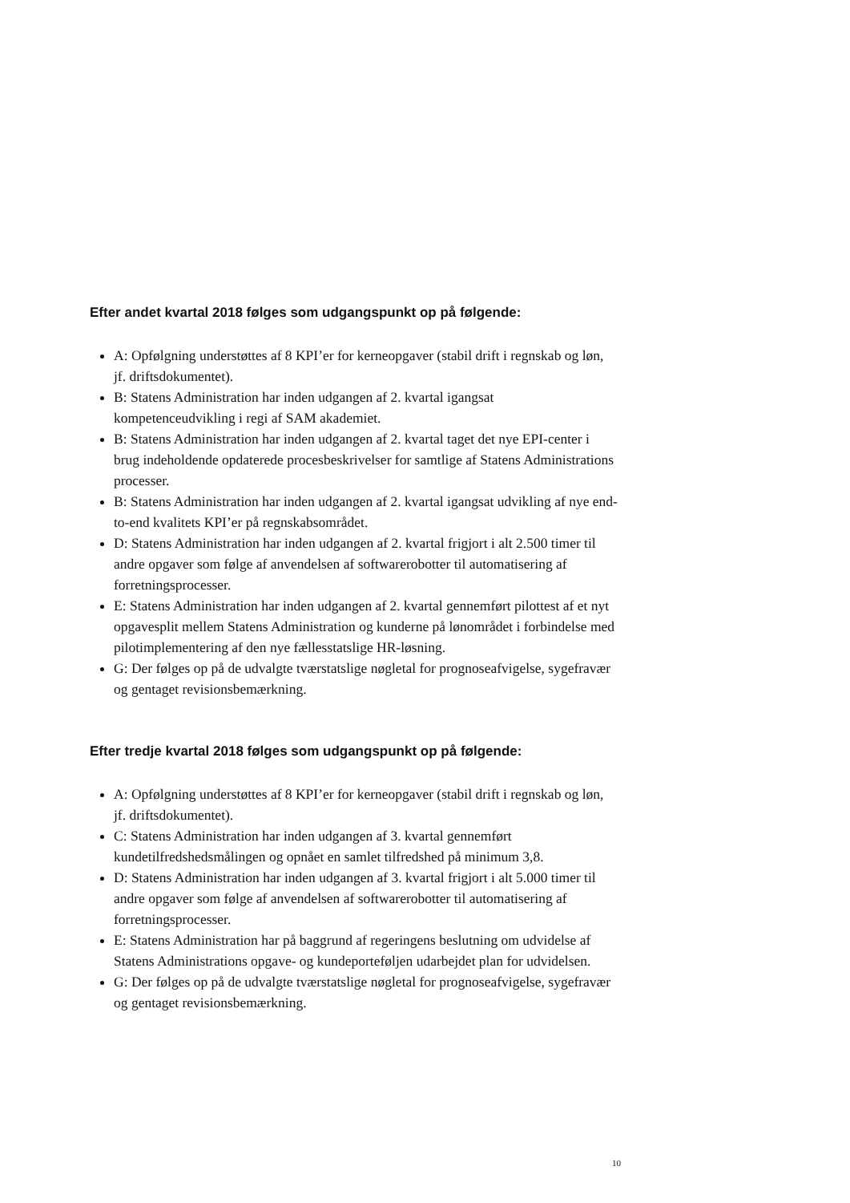Efter andet kvartal 2018 følges som udgangspunkt op på følgende:
A: Opfølgning understøttes af 8 KPI’er for kerneopgaver (stabil drift i regnskab og løn, jf. driftsdokumentet).
B: Statens Administration har inden udgangen af 2. kvartal igangsat kompetenceudvikling i regi af SAM akademiet.
B: Statens Administration har inden udgangen af 2. kvartal taget det nye EPI-center i brug indeholdende opdaterede procesbeskrivelser for samtlige af Statens Administrations processer.
B: Statens Administration har inden udgangen af 2. kvartal igangsat udvikling af nye end-to-end kvalitets KPI’er på regnskabsområdet.
D: Statens Administration har inden udgangen af 2. kvartal frigjort i alt 2.500 timer til andre opgaver som følge af anvendelsen af softwarerobotter til automatisering af forretningsprocesser.
E: Statens Administration har inden udgangen af 2. kvartal gennemført pilottest af et nyt opgavesplit mellem Statens Administration og kunderne på lønområdet i forbindelse med pilotimplementering af den nye fællesstatslige HR-løsning.
G: Der følges op på de udvalgte tværstatslige nøgletal for prognoseafvigelse, sygefravær og gentaget revisionsbemærkning.
Efter tredje kvartal 2018 følges som udgangspunkt op på følgende:
A: Opfølgning understøttes af 8 KPI’er for kerneopgaver (stabil drift i regnskab og løn, jf. driftsdokumentet).
C: Statens Administration har inden udgangen af 3. kvartal gennemført kundetilfredshedsmålingen og opnået en samlet tilfredshed på minimum 3,8.
D: Statens Administration har inden udgangen af 3. kvartal frigjort i alt 5.000 timer til andre opgaver som følge af anvendelsen af softwarerobotter til automatisering af forretningsprocesser.
E: Statens Administration har på baggrund af regeringens beslutning om udvidelse af Statens Administrations opgave- og kundeporteføljen udarbejdet plan for udvidelsen.
G: Der følges op på de udvalgte tværstatslige nøgletal for prognoseafvigelse, sygefravær og gentaget revisionsbemærkning.
10